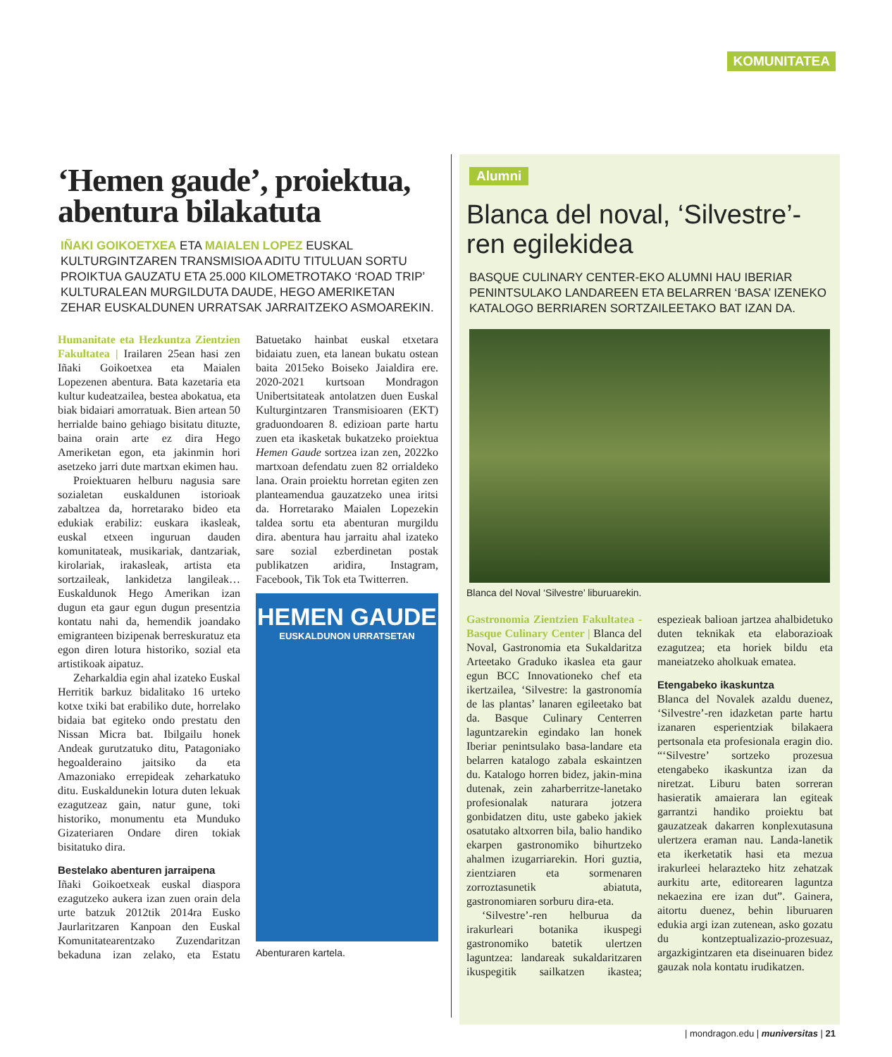KOMUNITATEA
‘Hemen gaude’, proiektua, abentura bilakatuta
IÑAKI GOIKOETXEA ETA MAIALEN LOPEZ EUSKAL KULTURGINTZAREN TRANSMISIOA ADITU TITULUAN SORTU PROIKTUA GAUZATU ETA 25.000 KILOMETROTAKO ‘ROAD TRIP’ KULTURALEAN MURGILDUTA DAUDE, HEGO AMERIKETAN ZEHAR EUSKALDUNEN URRATSAK JARRAITZEKO ASMOAREKIN.
Humanitate eta Hezkuntza Zientzien Fakultatea | Irailaren 25ean hasi zen Iñaki Goikoetxea eta Maialen Lopezenen abentura. Bata kazetaria eta kultur kudeatzailea, bestea abokatua, eta biak bidaiari amorratuak. Bien artean 50 herrialde baino gehiago bisitatu dituzte, baina orain arte ez dira Hego Ameriketan egon, eta jakinmin hori asetzeko jarri dute martxan ekimen hau.
Proiektuaren helburu nagusia sare sozialetan euskaldunen istorioak zabaltzea da, horretarako bideo eta edukiak erabiliz: euskara ikasleak, euskal etxeen inguruan dauden komunitateak, musikariak, dantzariak, kirolariak, irakasleak, artista eta sortzaileak, lankidetza langileak… Euskaldunok Hego Amerikan izan dugun eta gaur egun dugun presentzia kontatu nahi da, hemendik joandako emigranteen bizipenak berreskuratuz eta egon diren lotura historiko, sozial eta artistikoak aipatuz.
Zeharkaldia egin ahal izateko Euskal Herritik barkuz bidalitako 16 urteko kotxe txiki bat erabiliko dute, horrelako bidaia bat egiteko ondo prestatu den Nissan Micra bat. Ibilgailu honek Andeak gurutzatuko ditu, Patagoniako hegoalderaino jaitsiko da eta Amazoniako errepideak zeharkatuko ditu. Euskaldunekin lotura duten lekuak ezagutzeaz gain, natur gune, toki historiko, monumentu eta Munduko Gizateriaren Ondare diren tokiak bisitatuko dira.
Bestelako abenturen jarraipena
Iñaki Goikoetxeak euskal diaspora ezagutzeko aukera izan zuen orain dela urte batzuk 2012tik 2014ra Eusko Jaurlaritzaren Kanpoan den Euskal Komunitatearentzako Zuzendaritzan bekaduna izan zelako, eta Estatu Batuetako hainbat euskal etxetara bidaiatu zuen, eta lanean bukatu ostean baita 2015eko Boiseko Jaialdira ere. 2020-2021 kurtsoan Mondragon Unibertsitateak antolatzen duen Euskal Kulturgintzaren Transmisioaren (EKT) graduondoaren 8. edizioan parte hartu zuen eta ikasketak bukatzeko proiektua Hemen Gaude sortzea izan zen, 2022ko martxoan defendatu zuen 82 orrialdeko lana. Orain proiektu horretan egiten zen planteamendua gauzatzeko unea iritsi da. Horretarako Maialen Lopezekin taldea sortu eta abenturan murgildu dira. abentura hau jarraitu ahal izateko sare sozial ezberdinetan postak publikatzen aridira, Instagram, Facebook, Tik Tok eta Twitterren.
HEMEN GAUDE
EUSKALDUNON URRATSETAN
Abenturaren kartela.
Alumni
Blanca del noval, ‘Silvestre’-ren egilekidea
BASQUE CULINARY CENTER-EKO ALUMNI HAU IBERIAR PENINTSULAKO LANDAREEN ETA BELARREN ‘BASA’ IZENEKO KATALOGO BERRIAREN SORTZAILEETAKO BAT IZAN DA.
Blanca del Noval ‘Silvestre’ liburuarekin.
Gastronomia Zientzien Fakultatea - Basque Culinary Center | Blanca del Noval, Gastronomia eta Sukaldaritza Arteetako Graduko ikaslea eta gaur egun BCC Innovationeko chef eta ikertzailea, ‘Silvestre: la gastronomía de las plantas’ lanaren egileetako bat da. Basque Culinary Centerren laguntzarekin egindako lan honek Iberiar penintsulako basa-landare eta belarren katalogo zabala eskaintzen du. Katalogo horren bidez, jakin-mina dutenak, zein zaharberritze-lanetako profesionalak naturara jotzera gonbidatzen ditu, uste gabeko jakiek osatutako altxorren bila, balio handiko ekarpen gastronomiko bihurtzeko ahalmen izugarriarekin. Hori guztia, zientziaren eta sormenaren zorroztasunetik abiatuta, gastronomiaren sorburu dira-eta.
‘Silvestre’-ren helburua da irakurleari botanika ikuspegi gastronomiko batetik ulertzen laguntzea: landareak sukaldaritzaren ikuspegitik sailkatzen ikastea; espezieak balioan jartzea ahalbidetuko duten teknikak eta elaborazioak ezagutzea; eta horiek bildu eta maneiatzeko aholkuak ematea.
Etengabeko ikaskuntza
Blanca del Novalek azaldu duenez, ‘Silvestre’-ren idazketan parte hartu izanaren esperientziak bilakaera pertsonala eta profesionala eragin dio. “‘Silvestre’ sortzeko prozesua etengabeko ikaskuntza izan da niretzat. Liburu baten sorreran hasieratik amaierara lan egiteak garrantzi handiko proiektu bat gauzatzeak dakarren konplexutasuna ulertzera eraman nau. Landa-lanetik eta ikerketatik hasi eta mezua irakurleei helarazteko hitz zehatzak aurkitu arte, editorearen laguntza nekaezina ere izan dut”. Gainera, aitortu duenez, behin liburuaren edukia argi izan zutenean, asko gozatu du kontzeptualizazio-prozesuaz, argazkigintzaren eta diseinuaren bidez gauzak nola kontatu irudikatzen.
| mondragon.edu | muniversitas | 21